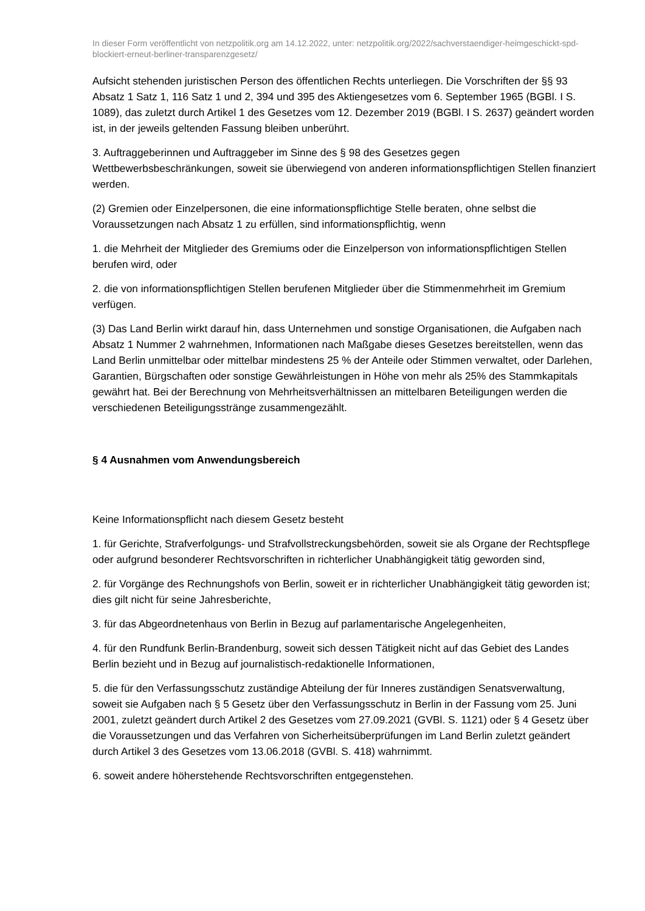In dieser Form veröffentlicht von netzpolitik.org am 14.12.2022, unter: netzpolitik.org/2022/sachverstaendiger-heimgeschickt-spd-blockiert-erneut-berliner-transparenzgesetz/
Aufsicht stehenden juristischen Person des öffentlichen Rechts unterliegen. Die Vorschriften der §§ 93 Absatz 1 Satz 1, 116 Satz 1 und 2, 394 und 395 des Aktiengesetzes vom 6. September 1965 (BGBl. I S. 1089), das zuletzt durch Artikel 1 des Gesetzes vom 12. Dezember 2019 (BGBl. I S. 2637) geändert worden ist, in der jeweils geltenden Fassung bleiben unberührt.
3. Auftraggeberinnen und Auftraggeber im Sinne des § 98 des Gesetzes gegen Wettbewerbsbeschränkungen, soweit sie überwiegend von anderen informationspflichtigen Stellen finanziert werden.
(2) Gremien oder Einzelpersonen, die eine informationspflichtige Stelle beraten, ohne selbst die Voraussetzungen nach Absatz 1 zu erfüllen, sind informationspflichtig, wenn
1. die Mehrheit der Mitglieder des Gremiums oder die Einzelperson von informationspflichtigen Stellen berufen wird, oder
2. die von informationspflichtigen Stellen berufenen Mitglieder über die Stimmenmehrheit im Gremium verfügen.
(3) Das Land Berlin wirkt darauf hin, dass Unternehmen und sonstige Organisationen, die Aufgaben nach Absatz 1 Nummer 2 wahrnehmen, Informationen nach Maßgabe dieses Gesetzes bereitstellen, wenn das Land Berlin unmittelbar oder mittelbar mindestens 25 % der Anteile oder Stimmen verwaltet, oder Darlehen, Garantien, Bürgschaften oder sonstige Gewährleistungen in Höhe von mehr als 25% des Stammkapitals gewährt hat. Bei der Berechnung von Mehrheitsverhältnissen an mittelbaren Beteiligungen werden die verschiedenen Beteiligungsstränge zusammengezählt.
§ 4 Ausnahmen vom Anwendungsbereich
Keine Informationspflicht nach diesem Gesetz besteht
1. für Gerichte, Strafverfolgungs- und Strafvollstreckungsbehörden, soweit sie als Organe der Rechtspflege oder aufgrund besonderer Rechtsvorschriften in richterlicher Unabhängigkeit tätig geworden sind,
2. für Vorgänge des Rechnungshofs von Berlin, soweit er in richterlicher Unabhängigkeit tätig geworden ist; dies gilt nicht für seine Jahresberichte,
3. für das Abgeordnetenhaus von Berlin in Bezug auf parlamentarische Angelegenheiten,
4. für den Rundfunk Berlin-Brandenburg, soweit sich dessen Tätigkeit nicht auf das Gebiet des Landes Berlin bezieht und in Bezug auf journalistisch-redaktionelle Informationen,
5. die für den Verfassungsschutz zuständige Abteilung der für Inneres zuständigen Senatsverwaltung, soweit sie Aufgaben nach § 5 Gesetz über den Verfassungsschutz in Berlin in der Fassung vom 25. Juni 2001, zuletzt geändert durch Artikel 2 des Gesetzes vom 27.09.2021 (GVBl. S. 1121) oder § 4 Gesetz über die Voraussetzungen und das Verfahren von Sicherheitsüberprüfungen im Land Berlin zuletzt geändert durch Artikel 3 des Gesetzes vom 13.06.2018 (GVBl. S. 418) wahrnimmt.
6. soweit andere höherstehende Rechtsvorschriften entgegenstehen.